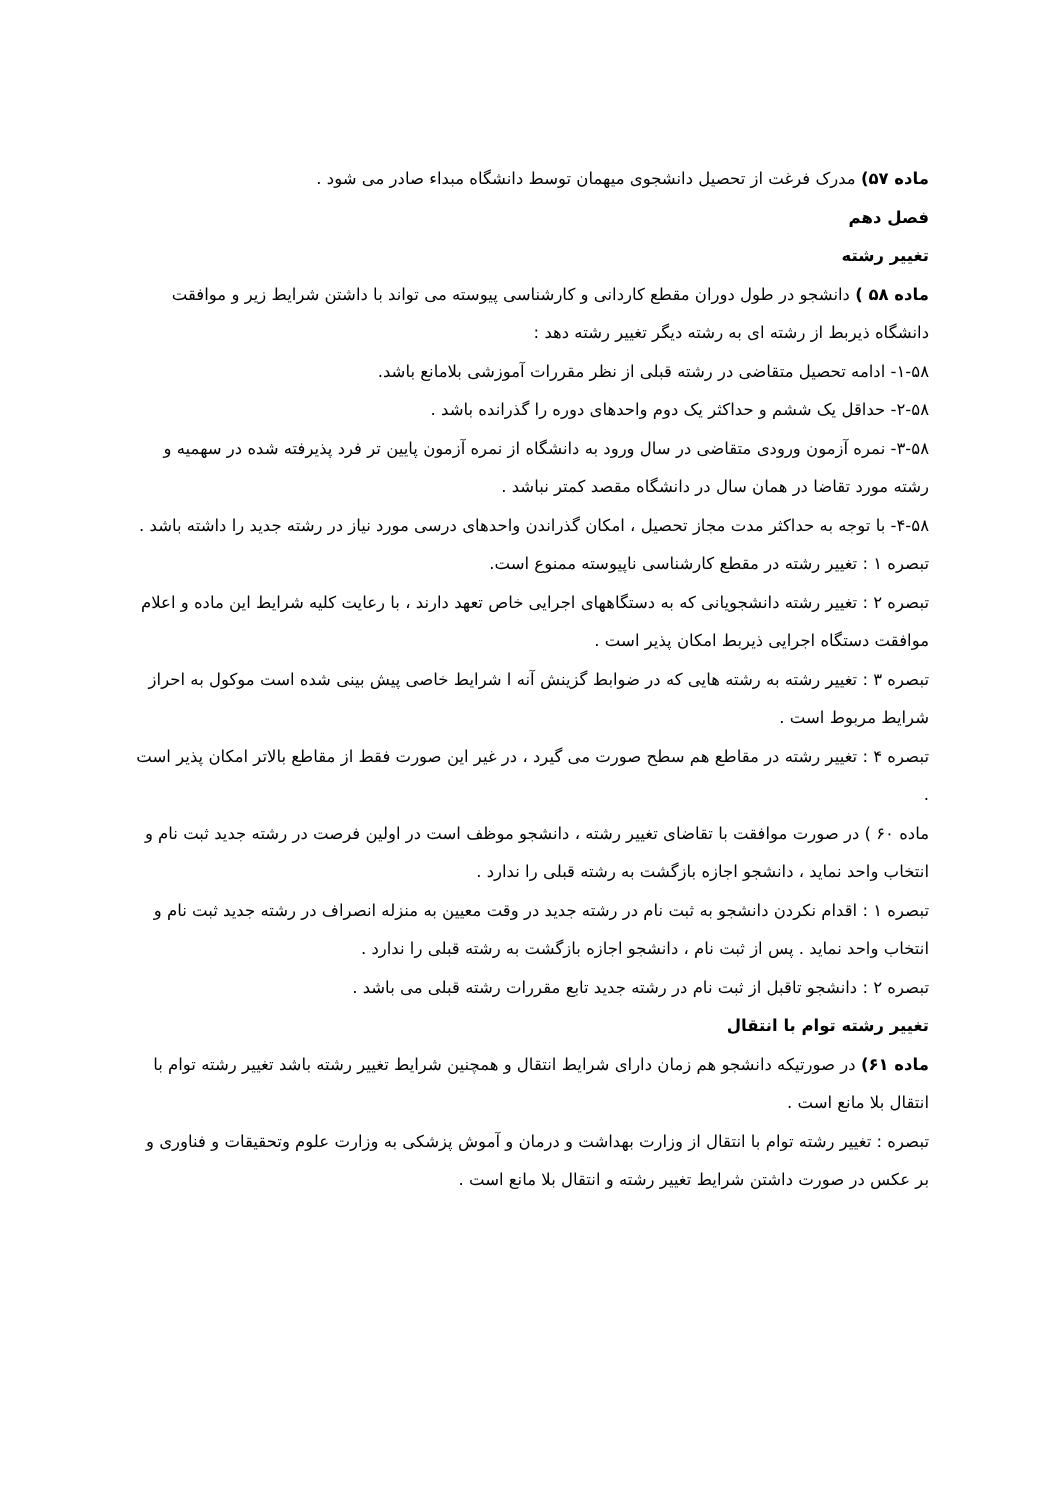ماده ۵۷) مدرک فرغت از تحصیل دانشجوی میهمان توسط دانشگاه مبداء صادر می شود .
فصل دهم
تغییر رشته
ماده ۵۸ ) دانشجو در طول دوران مقطع کاردانی و کارشناسی پیوسته می تواند با داشتن شرایط زیر و موافقت دانشگاه ذیربط از رشته ای به رشته دیگر تغییر رشته دهد :
۱-۵۸- ادامه تحصیل متقاضی در رشته قبلی از نظر مقررات آموزشی بلامانع باشد.
۲-۵۸- حداقل یک ششم و حداکثر یک دوم واحدهای دوره را گذرانده باشد .
۳-۵۸- نمره آزمون ورودی متقاضی در سال ورود به دانشگاه از نمره آزمون پایین تر فرد پذیرفته شده در سهمیه و رشته مورد تقاضا در همان سال در دانشگاه مقصد کمتر نباشد .
۴-۵۸- با توجه به حداکثر مدت مجاز تحصیل ، امکان گذراندن واحدهای درسی مورد نیاز در رشته جدید را داشته باشد .
تبصره ۱ : تغییر رشته در مقطع کارشناسی ناپیوسته ممنوع است.
تبصره ۲ : تغییر رشته دانشجویانی که به دستگاههای اجرایی خاص تعهد دارند ، با رعایت کلیه شرایط این ماده و اعلام موافقت دستگاه اجرایی ذیربط امکان پذیر است .
تبصره ۳ : تغییر رشته به رشته هایی که در ضوابط گزینش آنه ا شرایط خاصی پیش بینی شده است موکول به احراز شرایط مربوط است .
تبصره ۴ : تغییر رشته در مقاطع هم سطح صورت می گیرد ، در غیر این صورت فقط از مقاطع بالاتر امکان پذیر است .
ماده ۶۰ ) در صورت موافقت با تقاضای تغییر رشته ، دانشجو موظف است در اولین فرصت در رشته جدید ثبت نام و انتخاب واحد نماید ، دانشجو اجازه بازگشت به رشته قبلی را ندارد .
تبصره ۱ : اقدام نکردن دانشجو به ثبت نام در رشته جدید در وقت معیین به منزله انصراف در رشته جدید ثبت نام و انتخاب واحد نماید . پس از ثبت نام ، دانشجو اجازه بازگشت به رشته قبلی را ندارد .
تبصره ۲ : دانشجو تاقبل از ثبت نام در رشته جدید تابع مقررات رشته قبلی می باشد .
تغییر رشته توام با انتقال
ماده ۶۱) در صورتیکه دانشجو هم زمان دارای شرایط انتقال و همچنین شرایط تغییر رشته باشد تغییر رشته توام با انتقال بلا مانع است .
تبصره : تغییر رشته توام با انتقال از وزارت بهداشت و درمان و آموش پزشکی به وزارت علوم وتحقیقات و فناوری و بر عکس در صورت داشتن شرایط تغییر رشته و انتقال بلا مانع است .